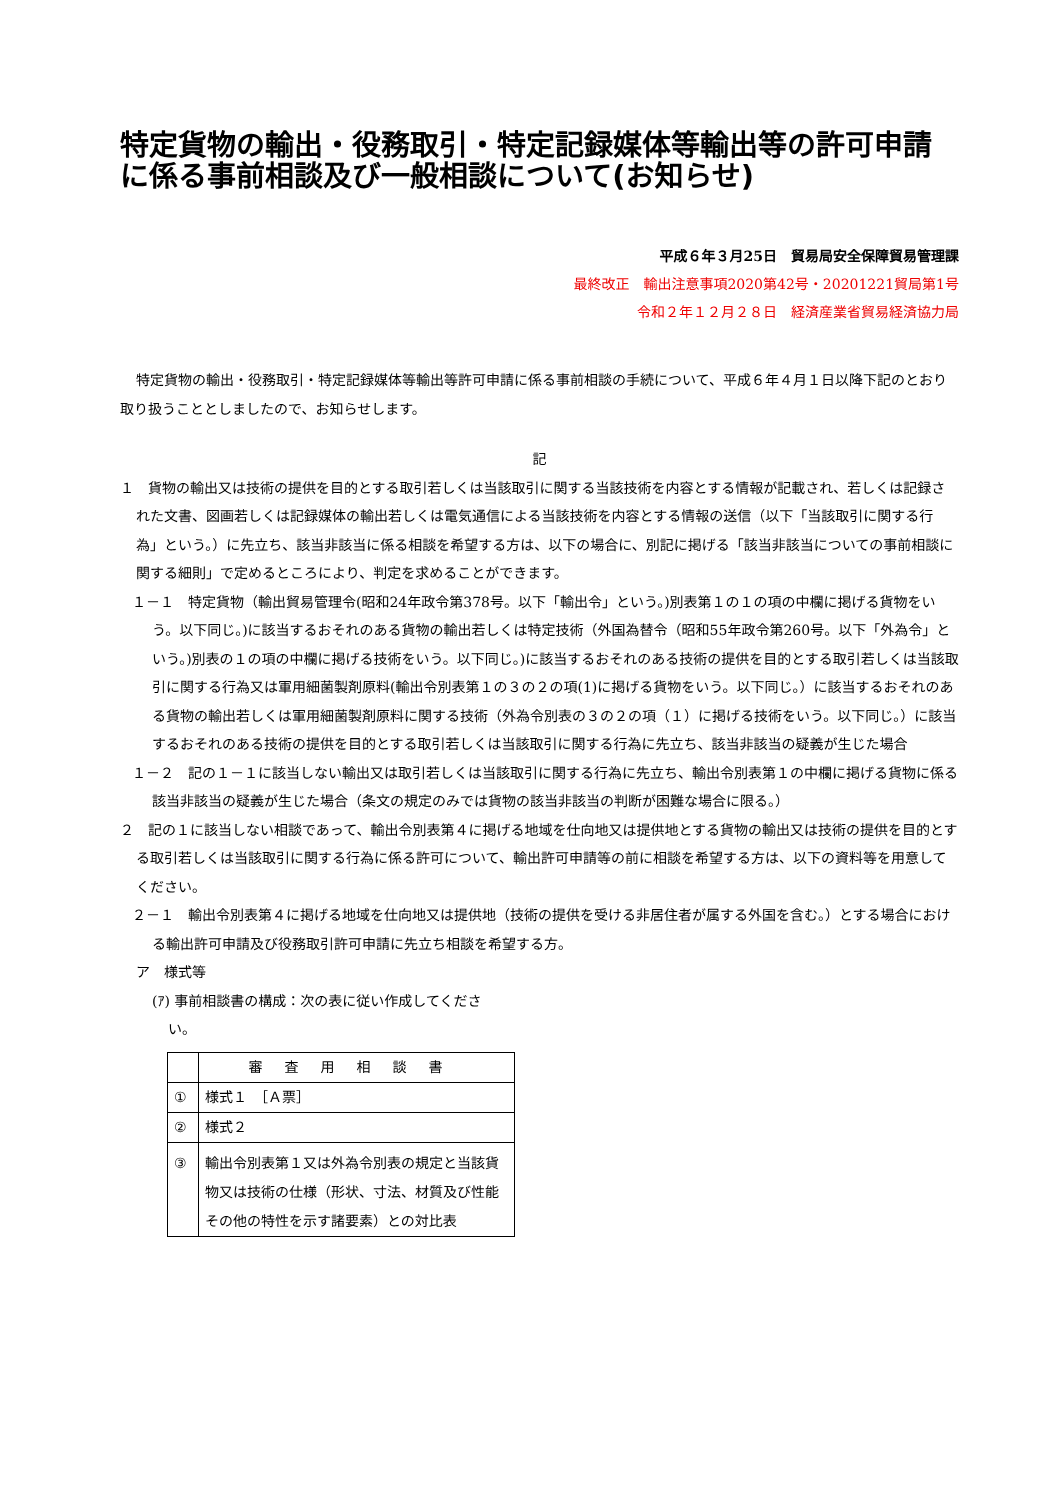特定貨物の輸出・役務取引・特定記録媒体等輸出等の許可申請に係る事前相談及び一般相談について(お知らせ)
平成６年３月25日　貿易局安全保障貿易管理課
最終改正　輸出注意事項2020第42号・20201221貿局第1号
令和２年１２月２８日　経済産業省貿易経済協力局
特定貨物の輸出・役務取引・特定記録媒体等輸出等許可申請に係る事前相談の手続について、平成６年４月１日以降下記のとおり取り扱うこととしましたので、お知らせします。
記
１　貨物の輸出又は技術の提供を目的とする取引若しくは当該取引に関する当該技術を内容とする情報が記載され、若しくは記録された文書、図画若しくは記録媒体の輸出若しくは電気通信による当該技術を内容とする情報の送信（以下「当該取引に関する行為」という。）に先立ち、該当非該当に係る相談を希望する方は、以下の場合に、別記に掲げる「該当非該当についての事前相談に関する細則」で定めるところにより、判定を求めることができます。
１－１　特定貨物（輸出貿易管理令(昭和24年政令第378号。以下「輸出令」という。)別表第１の１の項の中欄に掲げる貨物をいう。以下同じ。)に該当するおそれのある貨物の輸出若しくは特定技術（外国為替令（昭和55年政令第260号。以下「外為令」という。)別表の１の項の中欄に掲げる技術をいう。以下同じ。)に該当するおそれのある技術の提供を目的とする取引若しくは当該取引に関する行為又は軍用細菌製剤原料(輸出令別表第１の３の２の項(1)に掲げる貨物をいう。以下同じ。）に該当するおそれのある貨物の輸出若しくは軍用細菌製剤原料に関する技術（外為令別表の３の２の項（１）に掲げる技術をいう。以下同じ。）に該当するおそれのある技術の提供を目的とする取引若しくは当該取引に関する行為に先立ち、該当非該当の疑義が生じた場合
１－２　記の１－１に該当しない輸出又は取引若しくは当該取引に関する行為に先立ち、輸出令別表第１の中欄に掲げる貨物に係る該当非該当の疑義が生じた場合（条文の規定のみでは貨物の該当非該当の判断が困難な場合に限る。）
２　記の１に該当しない相談であって、輸出令別表第４に掲げる地域を仕向地又は提供地とする貨物の輸出又は技術の提供を目的とする取引若しくは当該取引に関する行為に係る許可について、輸出許可申請等の前に相談を希望する方は、以下の資料等を用意してください。
２－１　輸出令別表第４に掲げる地域を仕向地又は提供地（技術の提供を受ける非居住者が属する外国を含む。）とする場合における輸出許可申請及び役務取引許可申請に先立ち相談を希望する方。
ア　様式等
(ｱ) 事前相談書の構成：次の表に従い作成してください。
| | 審査用相談書 |
| ① | 様式１ ［Ａ票］ |
| ② | 様式２ |
| ③ | 輸出令別表第１又は外為令別表の規定と当該貨物又は技術の仕様（形状、寸法、材質及び性能その他の特性を示す諸要素）との対比表 |